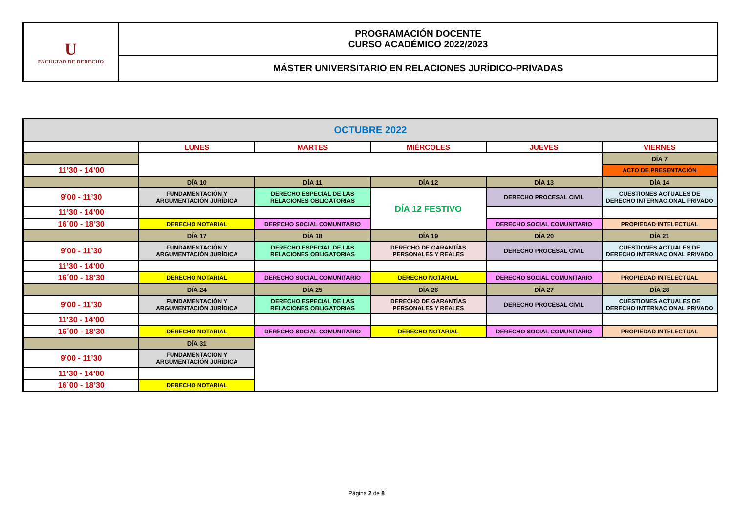| U FACULTAD DE DERECHO | PROGRAMACIÓN DOCENTE CURSO ACADÉMICO 2022/2023 |
| | MÁSTER UNIVERSITARIO EN RELACIONES JURÍDICO-PRIVADAS |
| OCTUBRE 2022 | | | | | |
| --- | --- | --- | --- | --- | --- |
| | LUNES | MARTES | MIÉRCOLES | JUEVES | VIERNES |
| | | | | | DÍA 7 |
| 11’30 - 14’00 | | | | | ACTO DE PRESENTACIÓN |
| | DÍA 10 | DÍA 11 | DÍA 12 | DÍA 13 | DÍA 14 |
| 9’00 - 11’30 | FUNDAMENTACIÓN Y ARGUMENTACIÓN JURÍDICA | DERECHO ESPECIAL DE LAS RELACIONES OBLIGATORIAS | DÍA 12 FESTIVO | DERECHO PROCESAL CIVIL | CUESTIONES ACTUALES DE DERECHO INTERNACIONAL PRIVADO |
| 11’30 - 14’00 | | | | | |
| 16´00 - 18’30 | DERECHO NOTARIAL | DERECHO SOCIAL COMUNITARIO | | DERECHO SOCIAL COMUNITARIO | PROPIEDAD INTELECTUAL |
| | DÍA 17 | DÍA 18 | DÍA 19 | DÍA 20 | DÍA 21 |
| 9’00 - 11’30 | FUNDAMENTACIÓN Y ARGUMENTACIÓN JURÍDICA | DERECHO ESPECIAL DE LAS RELACIONES OBLIGATORIAS | DERECHO DE GARANTÍAS PERSONALES Y REALES | DERECHO PROCESAL CIVIL | CUESTIONES ACTUALES DE DERECHO INTERNACIONAL PRIVADO |
| 11’30 - 14’00 | | | | | |
| 16´00 - 18’30 | DERECHO NOTARIAL | DERECHO SOCIAL COMUNITARIO | DERECHO NOTARIAL | DERECHO SOCIAL COMUNITARIO | PROPIEDAD INTELECTUAL |
| | DÍA 24 | DÍA 25 | DÍA 26 | DÍA 27 | DÍA 28 |
| 9’00 - 11’30 | FUNDAMENTACIÓN Y ARGUMENTACIÓN JURÍDICA | DERECHO ESPECIAL DE LAS RELACIONES OBLIGATORIAS | DERECHO DE GARANTÍAS PERSONALES Y REALES | DERECHO PROCESAL CIVIL | CUESTIONES ACTUALES DE DERECHO INTERNACIONAL PRIVADO |
| 11’30 - 14’00 | | | | | |
| 16´00 - 18’30 | DERECHO NOTARIAL | DERECHO SOCIAL COMUNITARIO | DERECHO NOTARIAL | DERECHO SOCIAL COMUNITARIO | PROPIEDAD INTELECTUAL |
| | DÍA 31 | | | | |
| 9’00 - 11’30 | FUNDAMENTACIÓN Y ARGUMENTACIÓN JURÍDICA | | | | |
| 11’30 - 14’00 | | | | | |
| 16´00 - 18’30 | DERECHO NOTARIAL | | | | |
Página 2 de 8